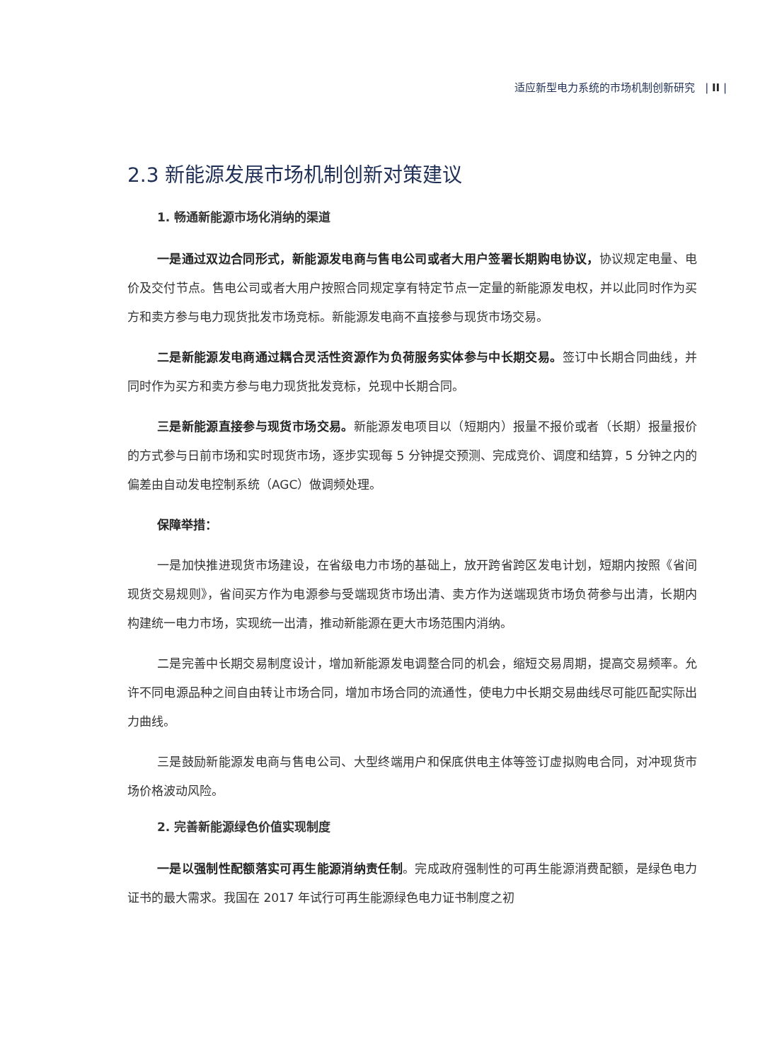适应新型电力系统的市场机制创新研究 | II |
2.3 新能源发展市场机制创新对策建议
1. 畅通新能源市场化消纳的渠道
一是通过双边合同形式，新能源发电商与售电公司或者大用户签署长期购电协议，协议规定电量、电价及交付节点。售电公司或者大用户按照合同规定享有特定节点一定量的新能源发电权，并以此同时作为买方和卖方参与电力现货批发市场竞标。新能源发电商不直接参与现货市场交易。
二是新能源发电商通过耦合灵活性资源作为负荷服务实体参与中长期交易。签订中长期合同曲线，并同时作为买方和卖方参与电力现货批发竞标，兑现中长期合同。
三是新能源直接参与现货市场交易。新能源发电项目以（短期内）报量不报价或者（长期）报量报价的方式参与日前市场和实时现货市场，逐步实现每 5 分钟提交预测、完成竞价、调度和结算，5 分钟之内的偏差由自动发电控制系统（AGC）做调频处理。
保障举措：
一是加快推进现货市场建设，在省级电力市场的基础上，放开跨省跨区发电计划，短期内按照《省间现货交易规则》，省间买方作为电源参与受端现货市场出清、卖方作为送端现货市场负荷参与出清，长期内构建统一电力市场，实现统一出清，推动新能源在更大市场范围内消纳。
二是完善中长期交易制度设计，增加新能源发电调整合同的机会，缩短交易周期，提高交易频率。允许不同电源品种之间自由转让市场合同，增加市场合同的流通性，使电力中长期交易曲线尽可能匹配实际出力曲线。
三是鼓励新能源发电商与售电公司、大型终端用户和保底供电主体等签订虚拟购电合同，对冲现货市场价格波动风险。
2. 完善新能源绿色价值实现制度
一是以强制性配额落实可再生能源消纳责任制。完成政府强制性的可再生能源消费配额，是绿色电力证书的最大需求。我国在 2017 年试行可再生能源绿色电力证书制度之初